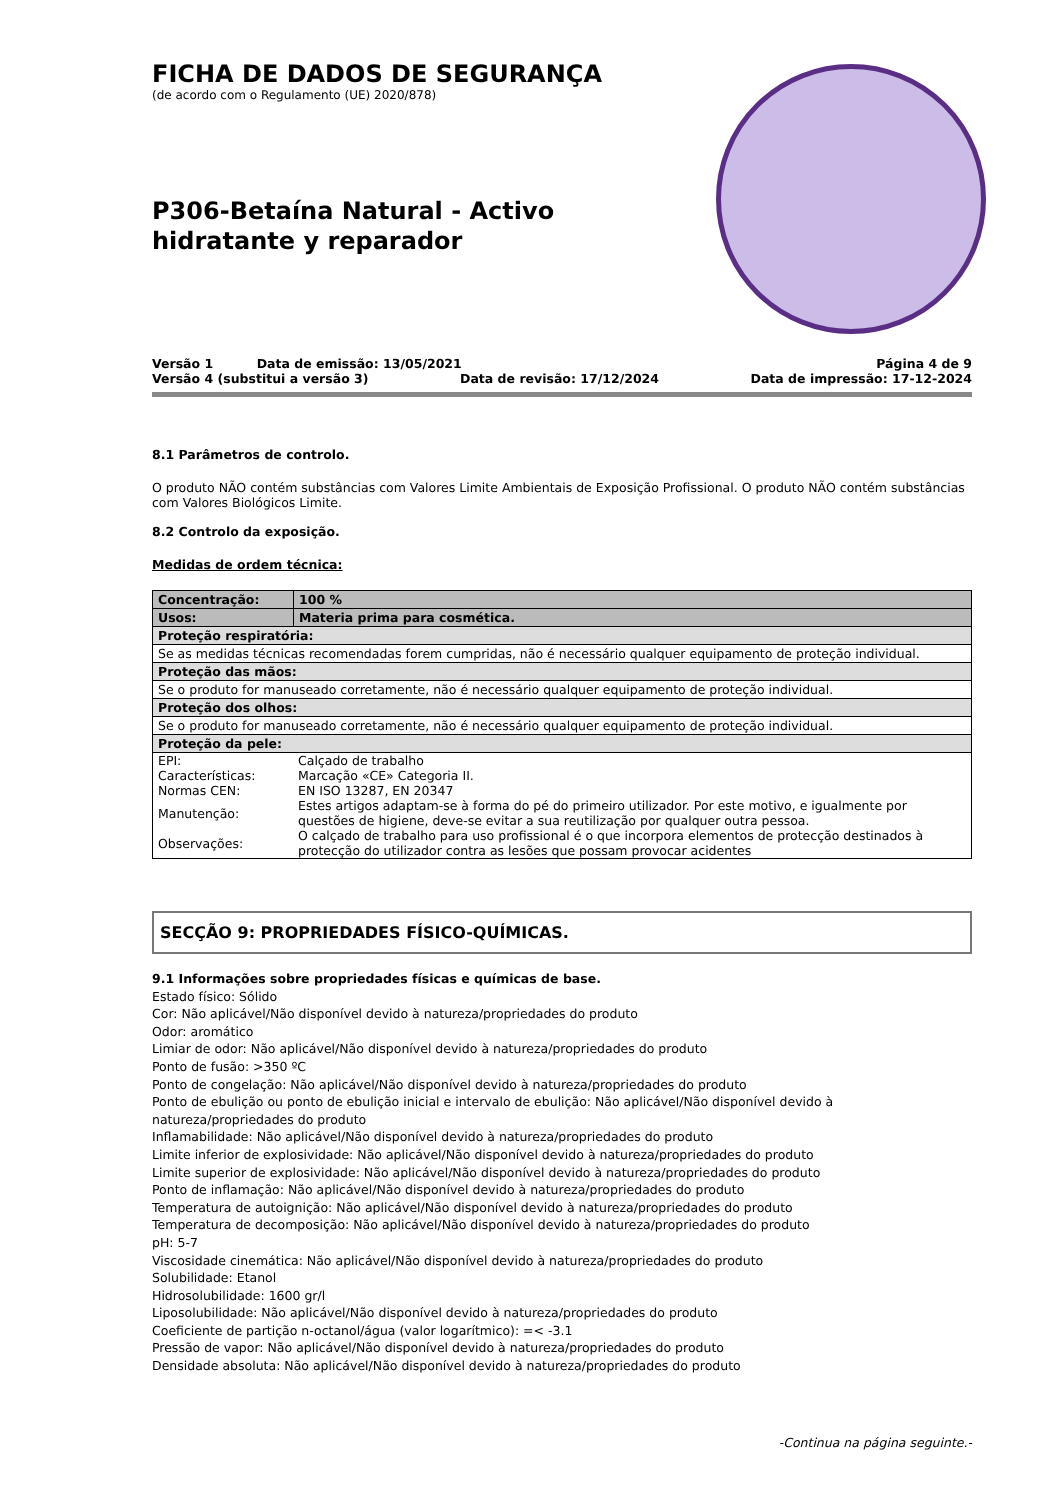FICHA DE DADOS DE SEGURANÇA
(de acordo com o Regulamento (UE) 2020/878)
P306-Betaína Natural - Activo hidratante y reparador
Versão 1 Data de emissão: 13/05/2021 Página 4 de 9
Versão 4 (substitui a versão 3) Data de revisão: 17/12/2024 Data de impressão: 17-12-2024
8.1 Parâmetros de controlo.
O produto NÃO contém substâncias com Valores Limite Ambientais de Exposição Profissional. O produto NÃO contém substâncias com Valores Biológicos Limite.
8.2 Controlo da exposição.
Medidas de ordem técnica:
| Concentração: | 100 % |
| Usos: | Materia prima para cosmética. |
| Proteção respiratória: | |
| Se as medidas técnicas recomendadas forem cumpridas, não é necessário qualquer equipamento de proteção individual. | |
| Proteção das mãos: | |
| Se o produto for manuseado corretamente, não é necessário qualquer equipamento de proteção individual. | |
| Proteção dos olhos: | |
| Se o produto for manuseado corretamente, não é necessário qualquer equipamento de proteção individual. | |
| Proteção da pele: | |
| / EPI: / Calçado de trabalho / / Características: / Marcação «CE» Categoria II. / / Normas CEN: / EN ISO 13287, EN 20347 / / Manutenção: / Estes artigos adaptam-se à forma do pé do primeiro utilizador. Por este motivo, e igualmente por questões de higiene, deve-se evitar a sua reutilização por qualquer outra pessoa. / / Observações: / O calçado de trabalho para uso profissional é o que incorpora elementos de protecção destinados à protecção do utilizador contra as lesões que possam provocar acidentes / | |
SECÇÃO 9: PROPRIEDADES FÍSICO-QUÍMICAS.
9.1 Informações sobre propriedades físicas e químicas de base.
Estado físico: Sólido
Cor: Não aplicável/Não disponível devido à natureza/propriedades do produto
Odor: aromático
Limiar de odor: Não aplicável/Não disponível devido à natureza/propriedades do produto
Ponto de fusão: >350 ºC
Ponto de congelação: Não aplicável/Não disponível devido à natureza/propriedades do produto
Ponto de ebulição ou ponto de ebulição inicial e intervalo de ebulição: Não aplicável/Não disponível devido à natureza/propriedades do produto
Inflamabilidade: Não aplicável/Não disponível devido à natureza/propriedades do produto
Limite inferior de explosividade: Não aplicável/Não disponível devido à natureza/propriedades do produto
Limite superior de explosividade: Não aplicável/Não disponível devido à natureza/propriedades do produto
Ponto de inflamação: Não aplicável/Não disponível devido à natureza/propriedades do produto
Temperatura de autoignição: Não aplicável/Não disponível devido à natureza/propriedades do produto
Temperatura de decomposição: Não aplicável/Não disponível devido à natureza/propriedades do produto
pH: 5-7
Viscosidade cinemática: Não aplicável/Não disponível devido à natureza/propriedades do produto
Solubilidade: Etanol
Hidrosolubilidade: 1600 gr/l
Liposolubilidade: Não aplicável/Não disponível devido à natureza/propriedades do produto
Coeficiente de partição n-octanol/água (valor logarítmico): =< -3.1
Pressão de vapor: Não aplicável/Não disponível devido à natureza/propriedades do produto
Densidade absoluta: Não aplicável/Não disponível devido à natureza/propriedades do produto
-Continua na página seguinte.-